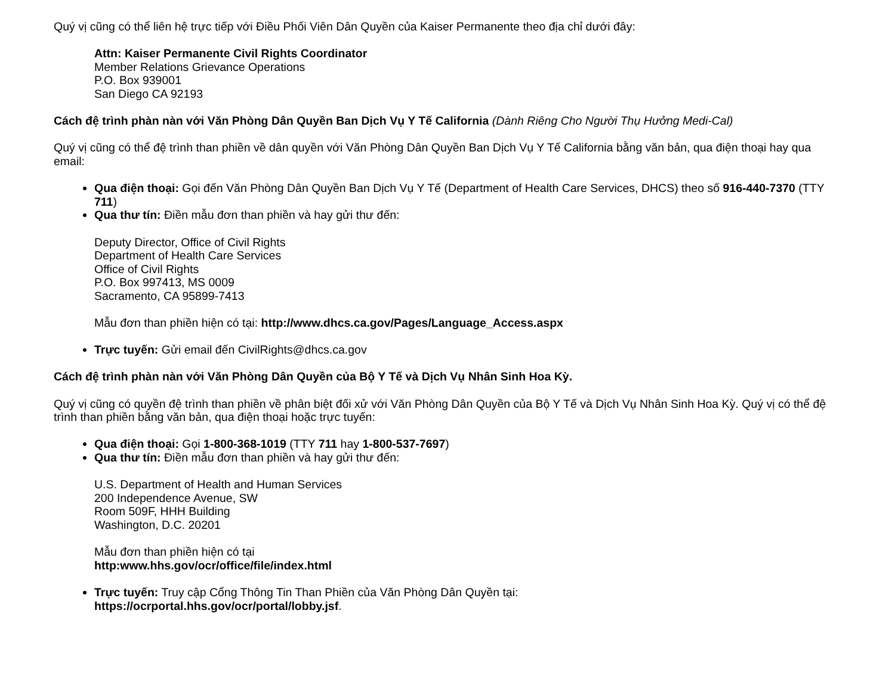Quý vị cũng có thể liên hệ trực tiếp với Điều Phối Viên Dân Quyền của Kaiser Permanente theo địa chỉ dưới đây:
Attn: Kaiser Permanente Civil Rights Coordinator
Member Relations Grievance Operations
P.O. Box 939001
San Diego CA 92193
Cách đệ trình phàn nàn với Văn Phòng Dân Quyền Ban Dịch Vụ Y Tế California (Dành Riêng Cho Người Thụ Hưởng Medi-Cal)
Quý vị cũng có thể đệ trình than phiền về dân quyền với Văn Phòng Dân Quyền Ban Dịch Vụ Y Tế California bằng văn bản, qua điện thoại hay qua email:
Qua điện thoại: Gọi đến Văn Phòng Dân Quyền Ban Dịch Vụ Y Tế (Department of Health Care Services, DHCS) theo số 916-440-7370 (TTY 711)
Qua thư tín: Điền mẫu đơn than phiền và hay gửi thư đến:
Deputy Director, Office of Civil Rights
Department of Health Care Services
Office of Civil Rights
P.O. Box 997413, MS 0009
Sacramento, CA 95899-7413
Mẫu đơn than phiền hiện có tại: http://www.dhcs.ca.gov/Pages/Language_Access.aspx
Trực tuyến: Gửi email đến CivilRights@dhcs.ca.gov
Cách đệ trình phàn nàn với Văn Phòng Dân Quyền của Bộ Y Tế và Dịch Vụ Nhân Sinh Hoa Kỳ.
Quý vị cũng có quyền đệ trình than phiền về phân biệt đối xử với Văn Phòng Dân Quyền của Bộ Y Tế và Dịch Vụ Nhân Sinh Hoa Kỳ. Quý vị có thể đệ trình than phiền bằng văn bản, qua điện thoại hoặc trực tuyến:
Qua điện thoại: Gọi 1-800-368-1019 (TTY 711 hay 1-800-537-7697)
Qua thư tín: Điền mẫu đơn than phiền và hay gửi thư đến:
U.S. Department of Health and Human Services
200 Independence Avenue, SW
Room 509F, HHH Building
Washington, D.C. 20201
Mẫu đơn than phiền hiện có tại
http:www.hhs.gov/ocr/office/file/index.html
Trực tuyến: Truy cập Cổng Thông Tin Than Phiền của Văn Phòng Dân Quyền tại:
https://ocrportal.hhs.gov/ocr/portal/lobby.jsf.